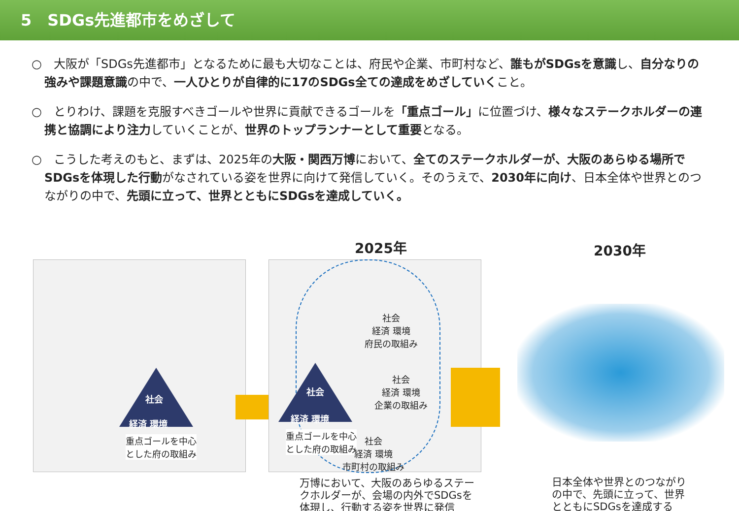5　SDGs先進都市をめざして
○　大阪が「SDGs先進都市」となるために最も大切なことは、府民や企業、市町村など、誰もがSDGsを意識し、自分なりの強みや課題意識の中で、一人ひとりが自律的に17のSDGs全ての達成をめざしていくこと。
○　とりわけ、課題を克服すべきゴールや世界に貢献できるゴールを「重点ゴール」に位置づけ、様々なステークホルダーの連携と協調により注力していくことが、世界のトップランナーとして重要となる。
○　こうした考えのもと、まずは、2025年の大阪・関西万博において、全てのステークホルダーが、大阪のあらゆる場所でSDGsを体現した行動がなされている姿を世界に向けて発信していく。そのうえで、2030年に向け、日本全体や世界とのつながりの中で、先頭に立って、世界とともにSDGsを達成していく。
社会
経済 環境
重点ゴールを中心
とした府の取組み
2025年
社会
経済 環境
重点ゴールを中心
とした府の取組み
社会
経済 環境
府民の取組み
社会
経済 環境
企業の取組み
社会
経済 環境
市町村の取組み
万博において、大阪のあらゆるステー
クホルダーが、会場の内外でSDGsを
体現し、行動する姿を世界に発信
2030年
日本全体や世界とのつながり
の中で、先頭に立って、世界
とともにSDGsを達成する